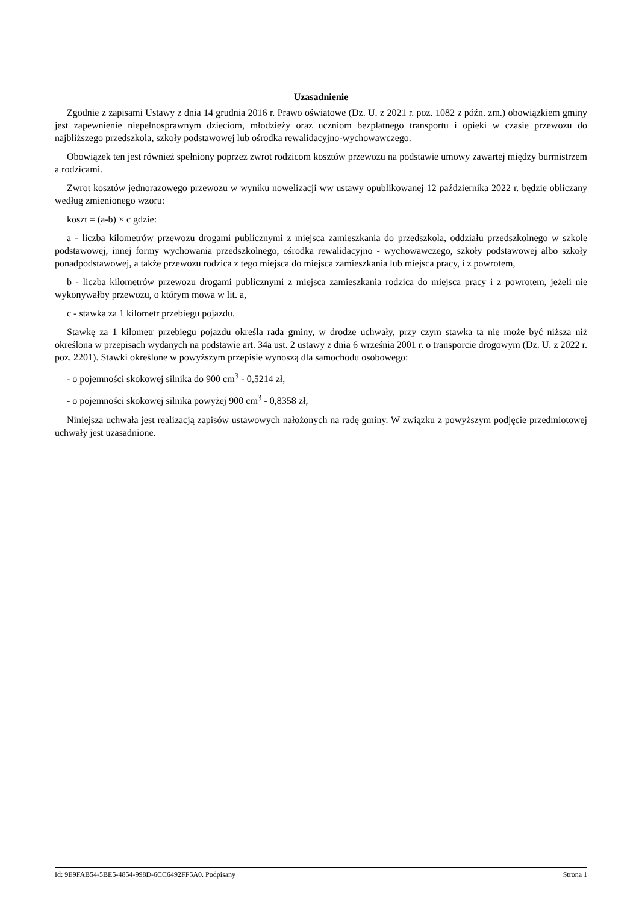Uzasadnienie
Zgodnie z zapisami Ustawy z dnia 14 grudnia 2016 r. Prawo oświatowe (Dz. U. z 2021 r. poz. 1082 z późn. zm.) obowiązkiem gminy jest zapewnienie niepełnosprawnym dzieciom, młodzieży oraz uczniom bezpłatnego transportu i opieki w czasie przewozu do najbliższego przedszkola, szkoły podstawowej lub ośrodka rewalidacyjno-wychowawczego.
Obowiązek ten jest również spełniony poprzez zwrot rodzicom kosztów przewozu na podstawie umowy zawartej między burmistrzem a rodzicami.
Zwrot kosztów jednorazowego przewozu w wyniku nowelizacji ww ustawy opublikowanej 12 października 2022 r. będzie obliczany według zmienionego wzoru:
koszt = (a-b) × c gdzie:
a - liczba kilometrów przewozu drogami publicznymi z miejsca zamieszkania do przedszkola, oddziału przedszkolnego w szkole podstawowej, innej formy wychowania przedszkolnego, ośrodka rewalidacyjno - wychowawczego, szkoły podstawowej albo szkoły ponadpodstawowej, a także przewozu rodzica z tego miejsca do miejsca zamieszkania lub miejsca pracy, i z powrotem,
b - liczba kilometrów przewozu drogami publicznymi z miejsca zamieszkania rodzica do miejsca pracy i z powrotem, jeżeli nie wykonywałby przewozu, o którym mowa w lit. a,
c - stawka za 1 kilometr przebiegu pojazdu.
Stawkę za 1 kilometr przebiegu pojazdu określa rada gminy, w drodze uchwały, przy czym stawka ta nie może być niższa niż określona w przepisach wydanych na podstawie art. 34a ust. 2 ustawy z dnia 6 września 2001 r. o transporcie drogowym (Dz. U. z 2022 r. poz. 2201). Stawki określone w powyższym przepisie wynoszą dla samochodu osobowego:
- o pojemności skokowej silnika do 900 cm<sup>3</sup> - 0,5214 zł,
- o pojemności skokowej silnika powyżej 900 cm<sup>3</sup> - 0,8358 zł,
Niniejsza uchwała jest realizacją zapisów ustawowych nałożonych na radę gminy. W związku z powyższym podjęcie przedmiotowej uchwały jest uzasadnione.
Id: 9E9FAB54-5BE5-4854-998D-6CC6492FF5A0. Podpisany Strona 1